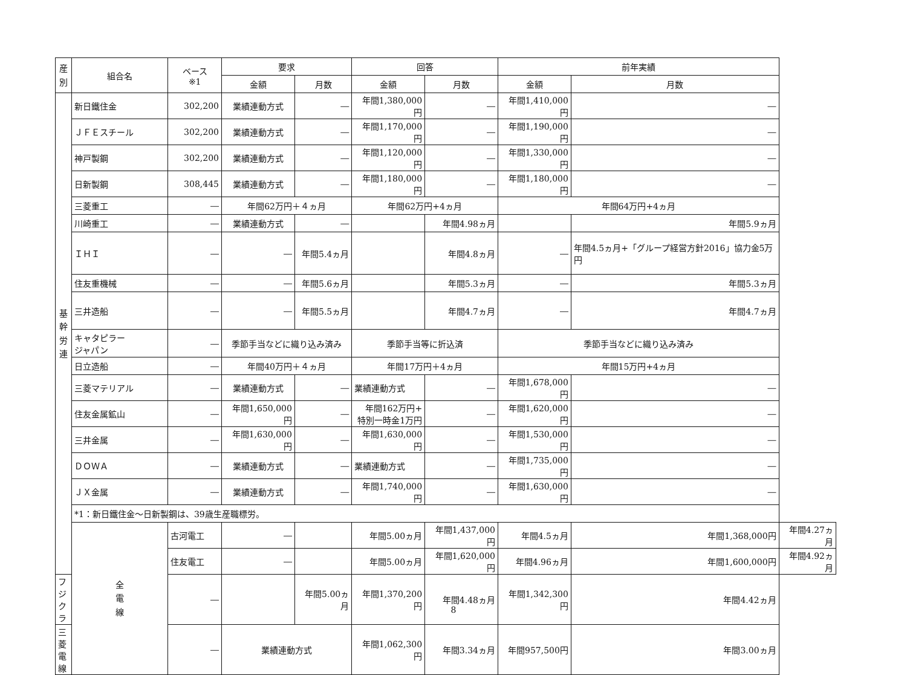| 産 別 | 組合名 | ベース ※1 | 要求 | | 回答 | | 前年実績 | | |
| --- | --- | --- | --- | --- | --- | --- | --- | --- | --- |
| | | | 金額 | 月数 | 金額 | 月数 | 金額 | 月数 | |
| 基 幹 労 連 | 新日鐵住金 | 302,200 | 業績連動方式 | ― | 年間1,380,000円 | ― | 年間1,410,000円 | ― | |
| | ＪＦＥスチール | 302,200 | 業績連動方式 | ― | 年間1,170,000円 | ― | 年間1,190,000円 | ― | |
| | 神戸製鋼 | 302,200 | 業績連動方式 | ― | 年間1,120,000円 | ― | 年間1,330,000円 | ― | |
| | 日新製鋼 | 308,445 | 業績連動方式 | ― | 年間1,180,000円 | ― | 年間1,180,000円 | ― | |
| | 三菱重工 | ― | 年間62万円＋４ヵ月 | | 年間62万円+4ヵ月 | | 年間64万円+4ヵ月 | | |
| | 川崎重工 | ― | 業績連動方式 | ― | | 年間4.98ヵ月 | | 年間5.9ヵ月 | |
| | ＩＨＩ | ― | ― | 年間5.4ヵ月 | | 年間4.8ヵ月 | ― | 年間4.5ヵ月+「グループ経営方針2016」協力金5万円 | |
| | 住友重機械 | ― | ― | 年間5.6ヵ月 | | 年間5.3ヵ月 | ― | 年間5.3ヵ月 | |
| | 三井造船 | ― | ― | 年間5.5ヵ月 | | 年間4.7ヵ月 | ― | 年間4.7ヵ月 | |
| | キャタピラー ジャパン | ― | 季節手当などに織り込み済み | | 季節手当等に折込済 | | 季節手当などに織り込み済み | | |
| | 日立造船 | ― | 年間40万円＋４ヵ月 | | 年間17万円＋4ヵ月 | | 年間15万円+4ヵ月 | | |
| | 三菱マテリアル | ― | 業績連動方式 | ― | 業績連動方式 | ― | 年間1,678,000円 | ― | |
| | 住友金属鉱山 | ― | 年間1,650,000円 | ― | 年間162万円+ 特別一時金1万円 | ― | 年間1,620,000円 | ― | |
| | 三井金属 | ― | 年間1,630,000円 | ― | 年間1,630,000円 | ― | 年間1,530,000円 | ― | |
| | ＤＯＷＡ | ― | 業績連動方式 | ― | 業績連動方式 | ― | 年間1,735,000円 | ― | |
| | ＪＸ金属 | ― | 業績連動方式 | ― | 年間1,740,000円 | ― | 年間1,630,000円 | ― | |
| | *1：新日鐵住金～日新製鋼は、39歳生産職標労。 | | | | | | | | |
| | 全 電 線 | 古河電工 | ― | | 年間5.00ヵ月 | 年間1,437,000円 | 年間4.5ヵ月 | 年間1,368,000円 | 年間4.27ヵ月 |
| | | 住友電工 | ― | | 年間5.00ヵ月 | 年間1,620,000円 | 年間4.96ヵ月 | 年間1,600,000円 | 年間4.92ヵ月 |
| フジクラ | | ― | | 年間5.00ヵ月 | 年間1,370,200円 | 年間4.48ヵ月 | 年間1,342,300円 | 年間4.42ヵ月 | |
| 三菱電線 | | ― | 業績連動方式 | | 年間1,062,300円 | 年間3.34ヵ月 | 年間957,500円 | 年間3.00ヵ月 | |
8